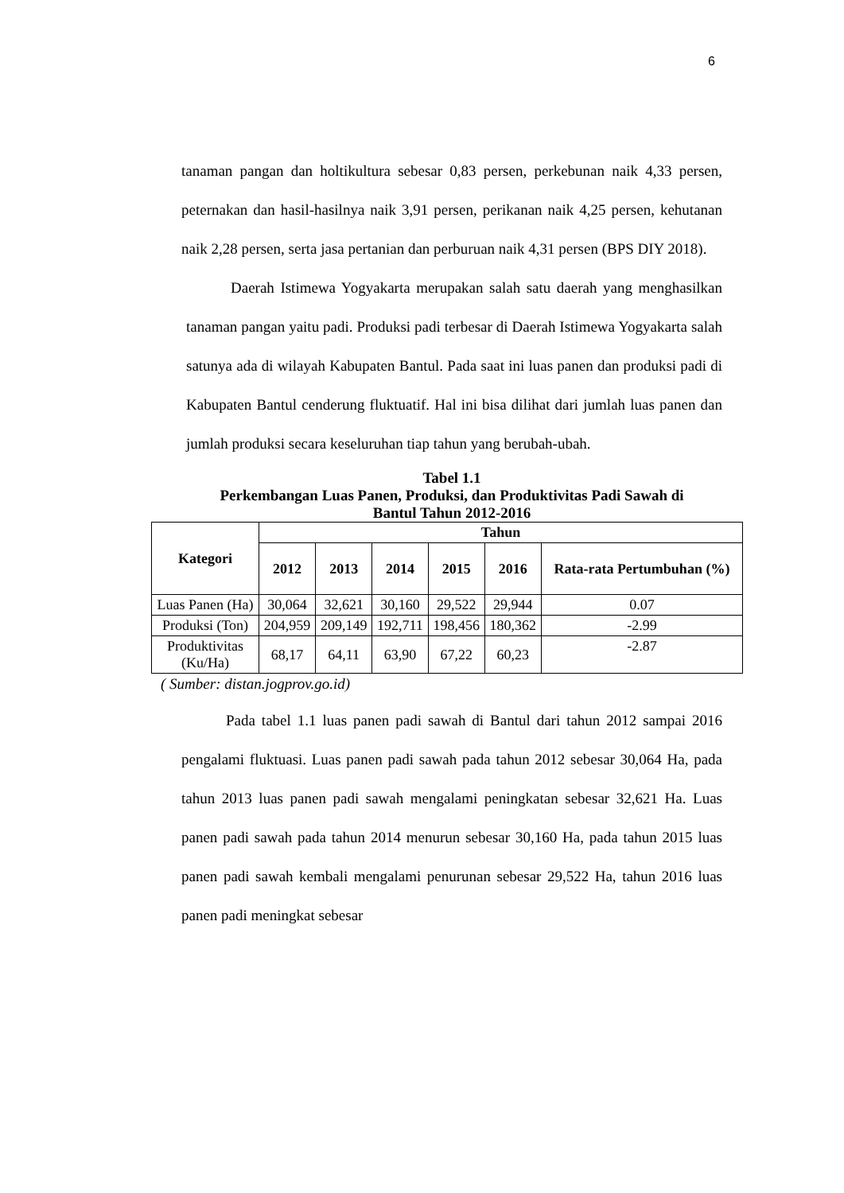6
tanaman pangan dan holtikultura sebesar 0,83 persen, perkebunan naik 4,33 persen, peternakan dan hasil-hasilnya naik 3,91 persen, perikanan naik 4,25 persen, kehutanan naik 2,28 persen, serta jasa pertanian dan perburuan naik 4,31 persen (BPS DIY 2018).
Daerah Istimewa Yogyakarta merupakan salah satu daerah yang menghasilkan tanaman pangan yaitu padi. Produksi padi terbesar di Daerah Istimewa Yogyakarta salah satunya ada di wilayah Kabupaten Bantul. Pada saat ini luas panen dan produksi padi di Kabupaten Bantul cenderung fluktuatif. Hal ini bisa dilihat dari jumlah luas panen dan jumlah produksi secara keseluruhan tiap tahun yang berubah-ubah.
Tabel 1.1
Perkembangan Luas Panen, Produksi, dan Produktivitas Padi Sawah di
Bantul Tahun 2012-2016
| Kategori | Tahun | | | | | |
| --- | --- | --- | --- | --- | --- | --- |
| | 2012 | 2013 | 2014 | 2015 | 2016 | Rata-rata Pertumbuhan (%) |
| Luas Panen (Ha) | 30,064 | 32,621 | 30,160 | 29,522 | 29,944 | 0.07 |
| Produksi (Ton) | 204,959 | 209,149 | 192,711 | 198,456 | 180,362 | -2.99 |
| Produktivitas (Ku/Ha) | 68,17 | 64,11 | 63,90 | 67,22 | 60,23 | -2.87 |
( Sumber: distan.jogprov.go.id)
Pada tabel 1.1 luas panen padi sawah di Bantul dari tahun 2012 sampai 2016 pengalami fluktuasi. Luas panen padi sawah pada tahun 2012 sebesar 30,064 Ha, pada tahun 2013 luas panen padi sawah mengalami peningkatan sebesar 32,621 Ha. Luas panen padi sawah pada tahun 2014 menurun sebesar 30,160 Ha, pada tahun 2015 luas panen padi sawah kembali mengalami penurunan sebesar 29,522 Ha, tahun 2016 luas panen padi meningkat sebesar